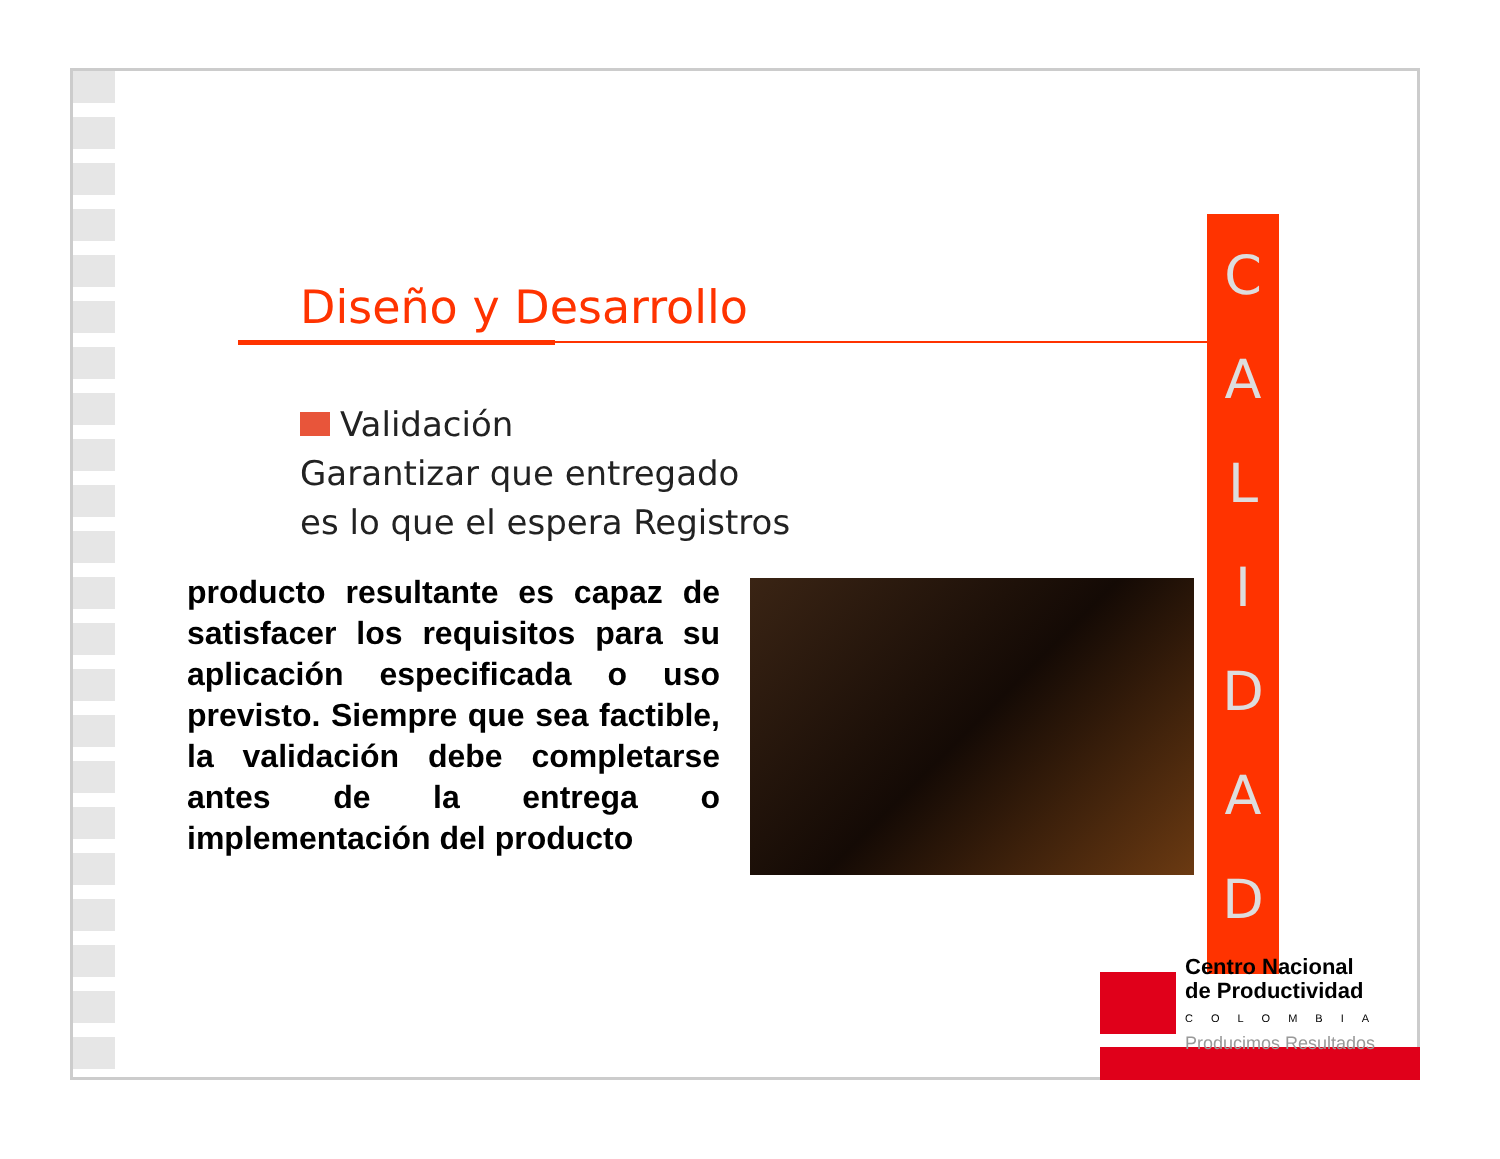C
A
L
I
D
A
D
Diseño y Desarrollo
Validación
Garantizar que entregado
es lo que el espera Registros
producto resultante es capaz de satisfacer los requisitos para su aplicación especificada o uso previsto. Siempre que sea factible, la validación debe completarse antes de la entrega o implementación del producto
Centro Nacional
de Productividad
COLOMBIA
Producimos Resultados